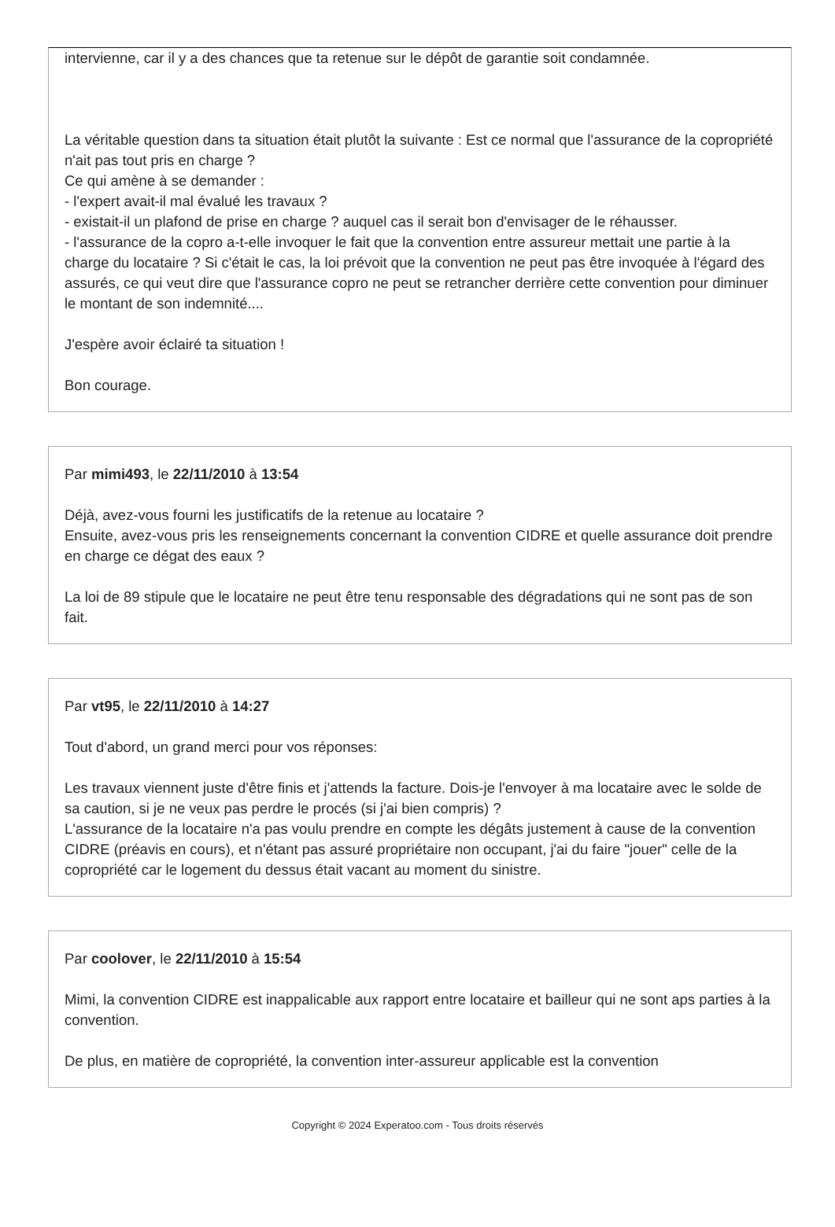intervienne, car il y a des chances que ta retenue sur le dépôt de garantie soit condamnée.
La véritable question dans ta situation était plutôt la suivante : Est ce normal que l'assurance de la copropriété n'ait pas tout pris en charge ?
Ce qui amène à se demander :
- l'expert avait-il mal évalué les travaux ?
- existait-il un plafond de prise en charge ? auquel cas il serait bon d'envisager de le réhausser.
- l'assurance de la copro a-t-elle invoquer le fait que la convention entre assureur mettait une partie à la charge du locataire ? Si c'était le cas, la loi prévoit que la convention ne peut pas être invoquée à l'égard des assurés, ce qui veut dire que l'assurance copro ne peut se retrancher derrière cette convention pour diminuer le montant de son indemnité....
J'espère avoir éclairé ta situation !
Bon courage.
Par mimi493, le 22/11/2010 à 13:54
Déjà, avez-vous fourni les justificatifs de la retenue au locataire ?
Ensuite, avez-vous pris les renseignements concernant la convention CIDRE et quelle assurance doit prendre en charge ce dégat des eaux ?
La loi de 89 stipule que le locataire ne peut être tenu responsable des dégradations qui ne sont pas de son fait.
Par vt95, le 22/11/2010 à 14:27
Tout d'abord, un grand merci pour vos réponses:
Les travaux viennent juste d'être finis et j'attends la facture. Dois-je l'envoyer à ma locataire avec le solde de sa caution, si je ne veux pas perdre le procés (si j'ai bien compris) ?
L'assurance de la locataire n'a pas voulu prendre en compte les dégâts justement à cause de la convention CIDRE (préavis en cours), et n'étant pas assuré propriétaire non occupant, j'ai du faire "jouer" celle de la copropriété car le logement du dessus était vacant au moment du sinistre.
Par coolover, le 22/11/2010 à 15:54
Mimi, la convention CIDRE est inappalicable aux rapport entre locataire et bailleur qui ne sont aps parties à la convention.
De plus, en matière de copropriété, la convention inter-assureur applicable est la convention
Copyright © 2024 Experatoo.com - Tous droits réservés